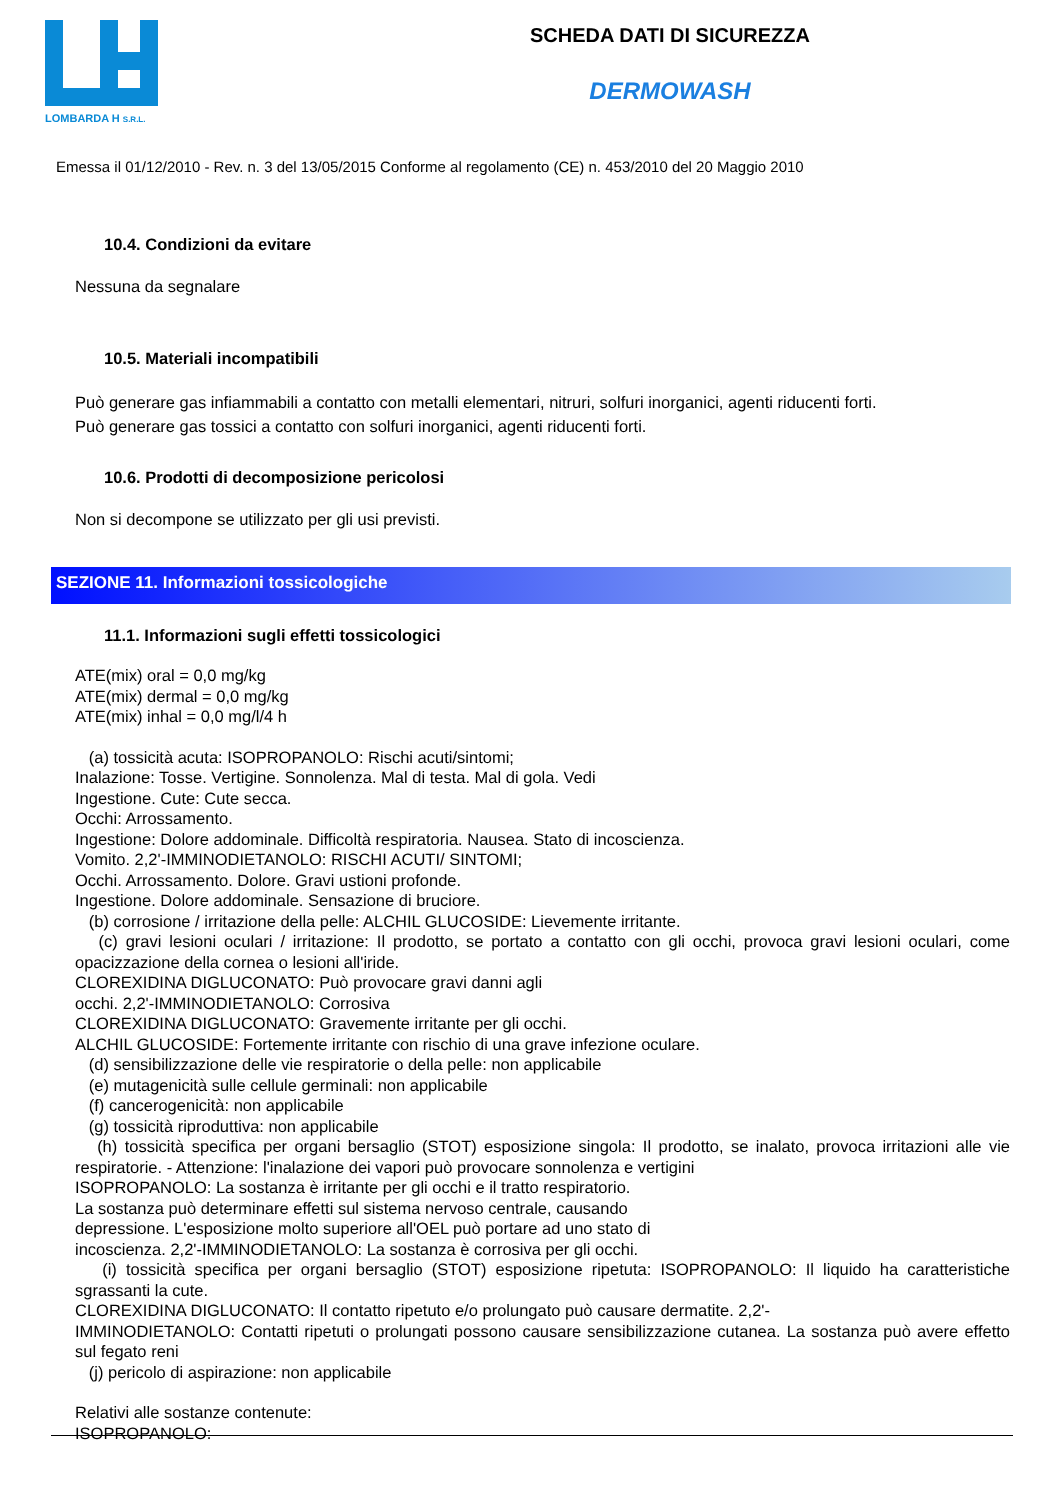LOMBARDA H S.R.L.
SCHEDA DATI DI SICUREZZA
DERMOWASH
Emessa il 01/12/2010 - Rev. n. 3 del 13/05/2015 Conforme al regolamento (CE) n. 453/2010 del 20 Maggio 2010
10.4. Condizioni da evitare
Nessuna da segnalare
10.5. Materiali incompatibili
Può generare gas infiammabili a contatto con metalli elementari, nitruri, solfuri inorganici, agenti riducenti forti.
Può generare gas tossici a contatto con solfuri inorganici, agenti riducenti forti.
10.6. Prodotti di decomposizione pericolosi
Non si decompone se utilizzato per gli usi previsti.
SEZIONE 11. Informazioni tossicologiche
11.1. Informazioni sugli effetti tossicologici
ATE(mix) oral = 0,0 mg/kg
ATE(mix) dermal = 0,0 mg/kg
ATE(mix) inhal = 0,0 mg/l/4 h
(a) tossicità acuta: ISOPROPANOLO: Rischi acuti/sintomi;
Inalazione: Tosse. Vertigine. Sonnolenza. Mal di testa. Mal di gola. Vedi
Ingestione. Cute: Cute secca.
Occhi: Arrossamento.
Ingestione: Dolore addominale. Difficoltà respiratoria. Nausea. Stato di incoscienza.
Vomito. 2,2'-IMMINODIETANOLO: RISCHI ACUTI/ SINTOMI;
Occhi. Arrossamento. Dolore. Gravi ustioni profonde.
Ingestione. Dolore addominale. Sensazione di bruciore.
(b) corrosione / irritazione della pelle: ALCHIL GLUCOSIDE: Lievemente irritante.
(c) gravi lesioni oculari / irritazione: Il prodotto, se portato a contatto con gli occhi, provoca gravi lesioni oculari, come opacizzazione della cornea o lesioni all'iride.
CLOREXIDINA DIGLUCONATO: Può provocare gravi danni agli
occhi. 2,2'-IMMINODIETANOLO: Corrosiva
CLOREXIDINA DIGLUCONATO: Gravemente irritante per gli occhi.
ALCHIL GLUCOSIDE: Fortemente irritante con rischio di una grave infezione oculare.
(d) sensibilizzazione delle vie respiratorie o della pelle: non applicabile
(e) mutagenicità sulle cellule germinali: non applicabile
(f) cancerogenicità: non applicabile
(g) tossicità riproduttiva: non applicabile
(h) tossicità specifica per organi bersaglio (STOT) esposizione singola: Il prodotto, se inalato, provoca irritazioni alle vie respiratorie. - Attenzione: l'inalazione dei vapori può provocare sonnolenza e vertigini
ISOPROPANOLO: La sostanza è irritante per gli occhi e il tratto respiratorio.
La sostanza può determinare effetti sul sistema nervoso centrale, causando
depressione. L'esposizione molto superiore all'OEL può portare ad uno stato di
incoscienza. 2,2'-IMMINODIETANOLO: La sostanza è corrosiva per gli occhi.
(i) tossicità specifica per organi bersaglio (STOT) esposizione ripetuta: ISOPROPANOLO: Il liquido ha caratteristiche sgrassanti la cute.
CLOREXIDINA DIGLUCONATO: Il contatto ripetuto e/o prolungato può causare dermatite. 2,2'-
IMMINODIETANOLO: Contatti ripetuti o prolungati possono causare sensibilizzazione cutanea. La sostanza può avere effetto sul fegato reni
(j) pericolo di aspirazione: non applicabile
Relativi alle sostanze contenute:
ISOPROPANOLO: